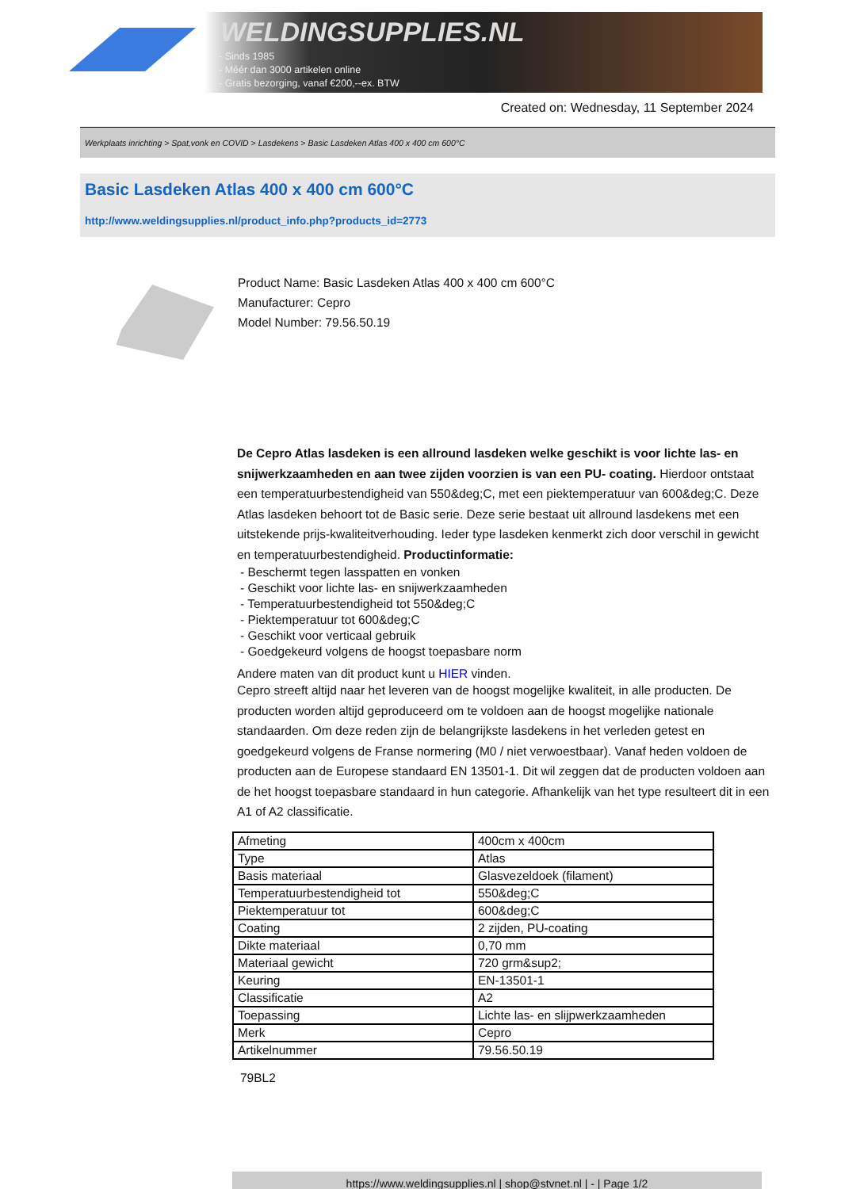WELDINGSUPPLIES.NL
- Sinds 1985
- Méér dan 3000 artikelen online
- Gratis bezorging, vanaf €200,--ex. BTW
Created on: Wednesday, 11 September 2024
Werkplaats inrichting > Spat,vonk en COVID > Lasdekens > Basic Lasdeken Atlas 400 x 400 cm 600°C
Basic Lasdeken Atlas 400 x 400 cm 600°C
http://www.weldingsupplies.nl/product_info.php?products_id=2773
Product Name: Basic Lasdeken Atlas 400 x 400 cm 600°C
Manufacturer: Cepro
Model Number: 79.56.50.19
De Cepro Atlas lasdeken is een allround lasdeken welke geschikt is voor lichte las- en snijwerkzaamheden en aan twee zijden voorzien is van een PU- coating. Hierdoor ontstaat een temperatuurbestendigheid van 550&deg;C, met een piektemperatuur van 600&deg;C. Deze Atlas lasdeken behoort tot de Basic serie. Deze serie bestaat uit allround lasdekens met een uitstekende prijs-kwaliteitverhouding. Ieder type lasdeken kenmerkt zich door verschil in gewicht en temperatuurbestendigheid. Productinformatie:
- Beschermt tegen lasspatten en vonken
- Geschikt voor lichte las- en snijwerkzaamheden
- Temperatuurbestendigheid tot 550&deg;C
- Piektemperatuur tot 600&deg;C
- Geschikt voor verticaal gebruik
- Goedgekeurd volgens de hoogst toepasbare norm
Andere maten van dit product kunt u HIER vinden.
Cepro streeft altijd naar het leveren van de hoogst mogelijke kwaliteit, in alle producten. De producten worden altijd geproduceerd om te voldoen aan de hoogst mogelijke nationale standaarden. Om deze reden zijn de belangrijkste lasdekens in het verleden getest en goedgekeurd volgens de Franse normering (M0 / niet verwoestbaar). Vanaf heden voldoen de producten aan de Europese standaard EN 13501-1. Dit wil zeggen dat de producten voldoen aan de het hoogst toepasbare standaard in hun categorie. Afhankelijk van het type resulteert dit in een A1 of A2 classificatie.
| Afmeting | 400cm x 400cm |
| Type | Atlas |
| Basis materiaal | Glasvezeldoek (filament) |
| Temperatuurbestendigheid tot | 550&deg;C |
| Piektemperatuur tot | 600&deg;C |
| Coating | 2 zijden, PU-coating |
| Dikte materiaal | 0,70 mm |
| Materiaal gewicht | 720 grm&sup2; |
| Keuring | EN-13501-1 |
| Classificatie | A2 |
| Toepassing | Lichte las- en slijpwerkzaamheden |
| Merk | Cepro |
| Artikelnummer | 79.56.50.19 |
79BL2
https://www.weldingsupplies.nl | shop@stvnet.nl | - | Page 1/2